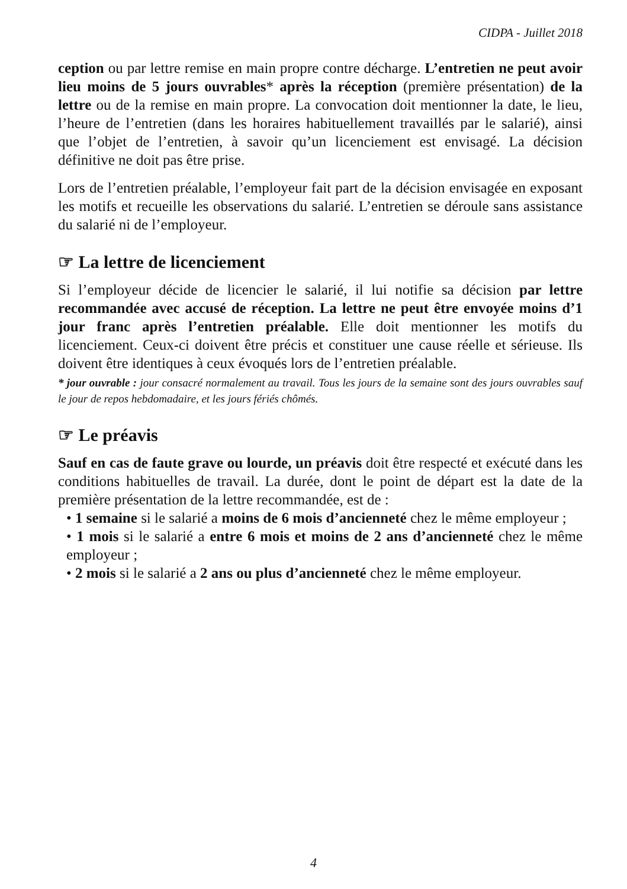CIDPA - Juillet 2018
ception ou par lettre remise en main propre contre décharge. L’entretien ne peut avoir lieu moins de 5 jours ouvrables* après la réception (première présentation) de la lettre ou de la remise en main propre. La convocation doit mentionner la date, le lieu, l’heure de l’entretien (dans les horaires habituellement travaillés par le salarié), ainsi que l’objet de l’entretien, à savoir qu’un licenciement est envisagé. La décision définitive ne doit pas être prise.
Lors de l’entretien préalable, l’employeur fait part de la décision envisagée en exposant les motifs et recueille les observations du salarié. L’entretien se déroule sans assistance du salarié ni de l’employeur.
☞ La lettre de licenciement
Si l’employeur décide de licencier le salarié, il lui notifie sa décision par lettre recommandée avec accusé de réception. La lettre ne peut être envoyée moins d’1 jour franc après l’entretien préalable. Elle doit mentionner les motifs du licenciement. Ceux-ci doivent être précis et constituer une cause réelle et sérieuse. Ils doivent être identiques à ceux évoqués lors de l’entretien préalable.
* jour ouvrable : jour consacré normalement au travail. Tous les jours de la semaine sont des jours ouvrables sauf le jour de repos hebdomadaire, et les jours fériés chômés.
☞ Le préavis
Sauf en cas de faute grave ou lourde, un préavis doit être respecté et exécuté dans les conditions habituelles de travail. La durée, dont le point de départ est la date de la première présentation de la lettre recommandée, est de :
• 1 semaine si le salarié a moins de 6 mois d’ancienneté chez le même employeur ;
• 1 mois si le salarié a entre 6 mois et moins de 2 ans d’ancienneté chez le même employeur ;
• 2 mois si le salarié a 2 ans ou plus d’ancienneté chez le même employeur.
4